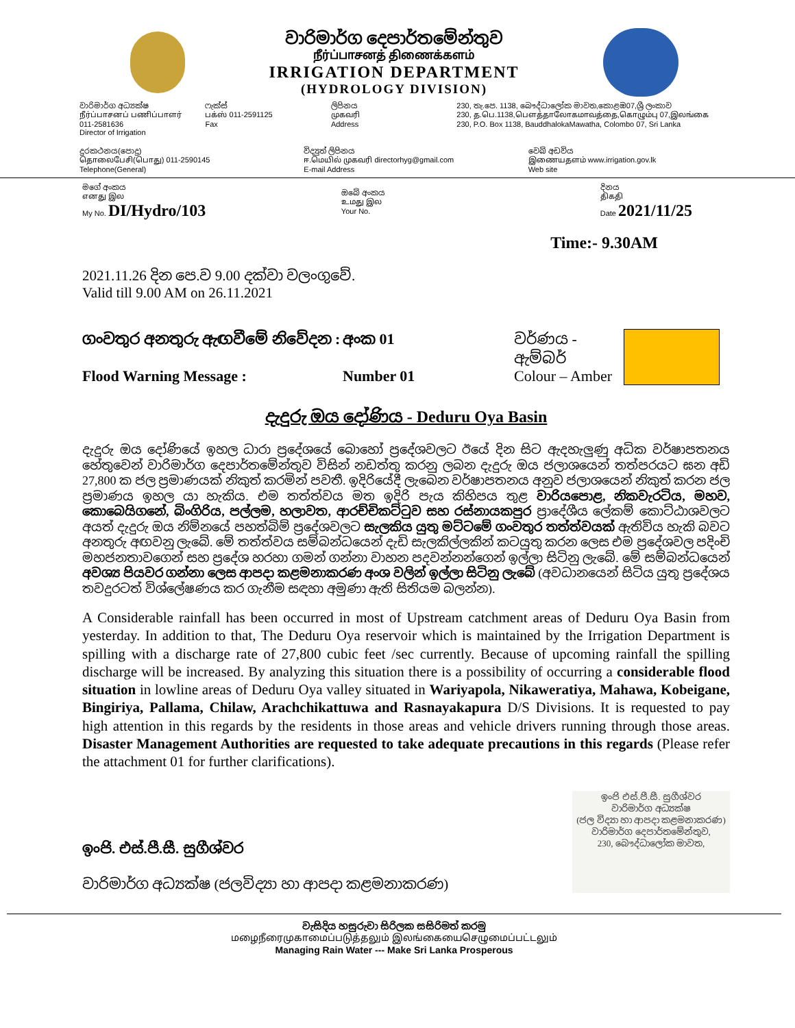වාරිමාර්ග දෙපාර්තමේන්තුව
நீர்ப்பாசனத் திணைக்களம்
IRRIGATION DEPARTMENT
(HYDROLOGY DIVISION)
වාරිමාර්ග අධ්‍යක්ෂ
நீர்ப்பாசனப் பணிப்பாளர் 011-2581636
Director of Irrigation
ෆැක්ස්
பக்ஸ் 011-2591125
Fax
ලිපිනය
முகவரி
Address
230, තැ.පෙ. 1138, බෞද්ධාලෝක මාවත,කොළඹ07,ශ්‍රී ලංකාව
230, த.பெ.1138,பௌத்தாலோகமாவத்தை,கொழும்பு 07,இலங்கை
230, P.O. Box 1138, BauddhalokaMawatha, Colombo 07, Sri Lanka
දුරකථනය(පොදු)
தொலைபேசி(பொது) 011-2590145
Telephone(General)
විද්‍යුත් ලිපිනය
ஈ.மெயில் முகவரி directorhyg@gmail.com
E-mail Address
වෙබ් අඩවිය
இணையதளம் www.irrigation.gov.lk
Web site
මගේ අංකය
எனது இல
My No. DI/Hydro/103
ඔබේ අංකය
உமது இல
Your No.
දිනය
திகதி
Date 2021/11/25
Time:- 9.30AM
2021.11.26 දින පෙ.ව 9.00 දක්වා වලංගුවේ.
Valid till 9.00 AM on 26.11.2021
ගංවතුර අනතුරු ඇඟවීමේ නිවේදන : අංක 01 වර්ණය - ඇම්බර්
Flood Warning Message : Number 01 Colour – Amber
දැදුරු ඔය දෝණිය - Deduru Oya Basin
දැදුරු ඔය දෝණියේ ඉහල ධාරා ප්‍රදේශයේ බොහෝ ප්‍රදේශවලට ඊයේ දින සිට ඇදහැලුණු අධික වර්ෂාපතනය හේතුවෙන් වාරිමාර්ග දෙපාර්තමේන්තුව විසින් නඩත්තු කරනු ලබන දැදුරු ඔය ජලාශයෙන් තත්පරයට ඝන අඩි 27,800 ක ජල ප්‍රමාණයක් නිකුත් කරමින් පවතී. ඉදිරියේදී ලැබෙන වර්ෂාපතනය අනුව ජලාශයෙන් නිකුත් කරන ජල ප්‍රමාණය ඉහල යා හැකිය. එම තත්ත්වය මත ඉදිරි පැය කිහිපය තුළ වාරියපොළ, නිකවැරටිය, මහව, කොබෙයිගනේ, බිංගිරිය, පල්ලම, හලාවත, ආරච්චිකට්ටුව සහ රස්නායකපුර ප්‍රාදේශීය ලේකම් කොට්ඨාශවලට අයත් දැදුරු ඔය නිම්නයේ පහත්බිම් ප්‍රදේශවලට සැලකිය යුතු මට්ටමේ ගංවතුර තත්ත්වයක් ඇතිවිය හැකි බවට අනතුරු අඟවනු ලැබේ. මේ තත්ත්වය සම්බන්ධයෙන් දැඩි සැලකිල්ලකින් කටයුතු කරන ලෙස එම ප්‍රදේශවල පදිංචි මහජනතාවගෙන් සහ ප්‍රදේශ හරහා ගමන් ගන්නා වාහන පදවන්නන්ගෙන් ඉල්ලා සිටිනු ලැබේ. මේ සම්බන්ධයෙන් අවශ්‍ය පියවර ගන්නා ලෙස ආපදා කළමනාකරණ අංශ වලින් ඉල්ලා සිටිනු ලැබේ (අවධානයෙන් සිටිය යුතු ප්‍රදේශය තවදුරටත් විශ්ලේෂණය කර ගැනීම සඳහා අමුණා ඇති සිතියම බලන්න).
A Considerable rainfall has been occurred in most of Upstream catchment areas of Deduru Oya Basin from yesterday. In addition to that, The Deduru Oya reservoir which is maintained by the Irrigation Department is spilling with a discharge rate of 27,800 cubic feet /sec currently. Because of upcoming rainfall the spilling discharge will be increased. By analyzing this situation there is a possibility of occurring a considerable flood situation in lowline areas of Deduru Oya valley situated in Wariyapola, Nikaweratiya, Mahawa, Kobeigane, Bingiriya, Pallama, Chilaw, Arachchikattuwa and Rasnayakapura D/S Divisions. It is requested to pay high attention in this regards by the residents in those areas and vehicle drivers running through those areas. Disaster Management Authorities are requested to take adequate precautions in this regards (Please refer the attachment 01 for further clarifications).
ඉංජි. එස්.පී.සී. සුගීශ්වර
වාරිමාර්ග අධ්‍යක්ෂ (ජලවිද්‍යා හා ආපදා කළමනාකරණ)
ඉංජි එස්.පී.සී. සුගීශ්වර
වාරිමාර්ග අධ්‍යක්ෂ
(ජල විද්‍යා හා ආපදා කළමනාකරණ)
වාරිමාර්ග දෙපාර්තමේන්තුව,
230, බෞද්ධාලෝක මාවත,
වැසිදිය හසුරුවා සිරිලක සසිරිමත් කරමු
மழைநீரைமுகாமைப்படுத்தலும் இலங்கையைசெழுமைப்பட்டலும்
Managing Rain Water --- Make Sri Lanka Prosperous